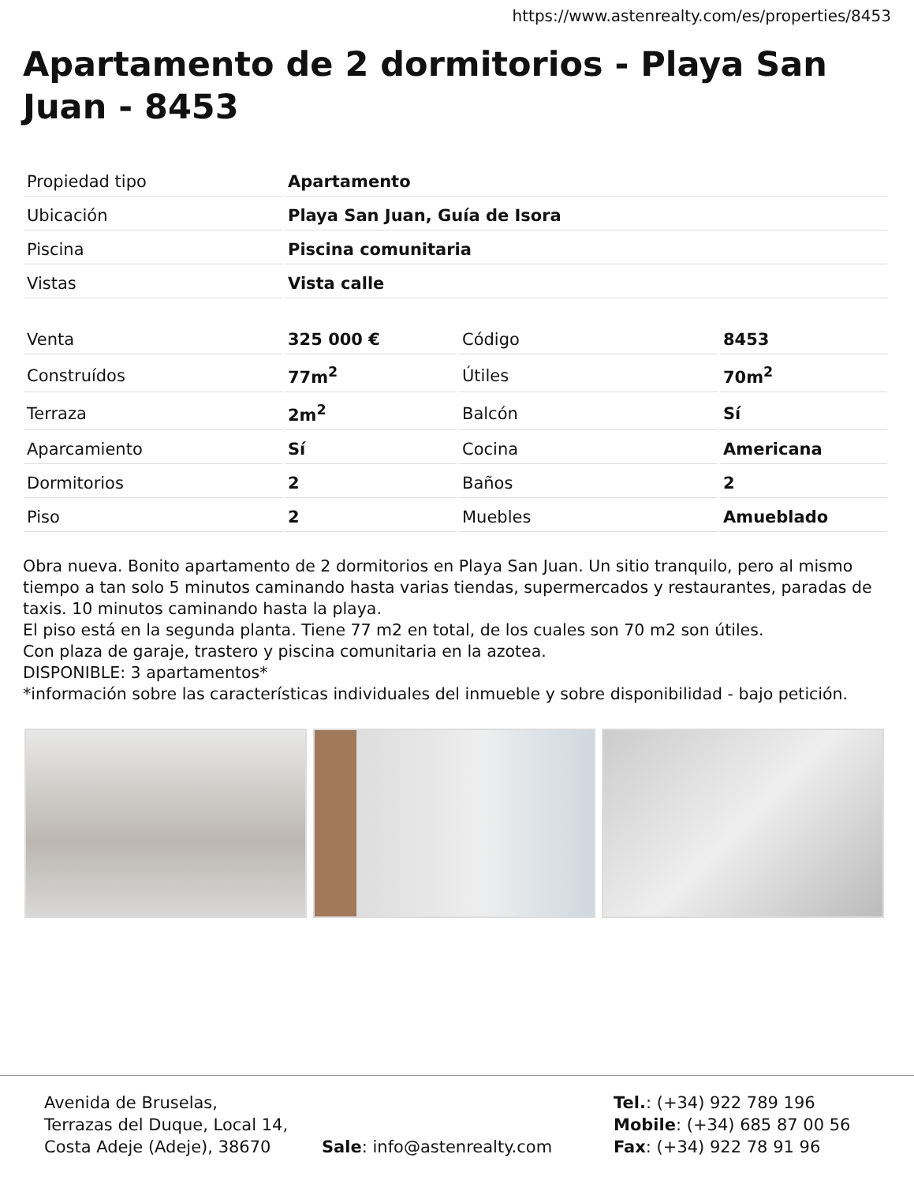https://www.astenrealty.com/es/properties/8453
Apartamento de 2 dormitorios - Playa San Juan - 8453
| Propiedad tipo | Apartamento |
| Ubicación | Playa San Juan, Guía de Isora |
| Piscina | Piscina comunitaria |
| Vistas | Vista calle |
| Venta | 325 000 € | Código | 8453 |
| Construídos | 77m<sup>2</sup> | Útiles | 70m<sup>2</sup> |
| Terraza | 2m<sup>2</sup> | Balcón | Sí |
| Aparcamiento | Sí | Cocina | Americana |
| Dormitorios | 2 | Baños | 2 |
| Piso | 2 | Muebles | Amueblado |
Obra nueva. Bonito apartamento de 2 dormitorios en Playa San Juan. Un sitio tranquilo, pero al mismo tiempo a tan solo 5 minutos caminando hasta varias tiendas, supermercados y restaurantes, paradas de taxis. 10 minutos caminando hasta la playa.
El piso está en la segunda planta. Tiene 77 m2 en total, de los cuales son 70 m2 son útiles.
Con plaza de garaje, trastero y piscina comunitaria en la azotea.
DISPONIBLE: 3 apartamentos*
*información sobre las características individuales del inmueble y sobre disponibilidad - bajo petición.
Avenida de Bruselas,
Terrazas del Duque, Local 14,
Costa Adeje (Adeje), 38670
Sale: info@astenrealty.com
Tel.: (+34) 922 789 196
Mobile: (+34) 685 87 00 56
Fax: (+34) 922 78 91 96